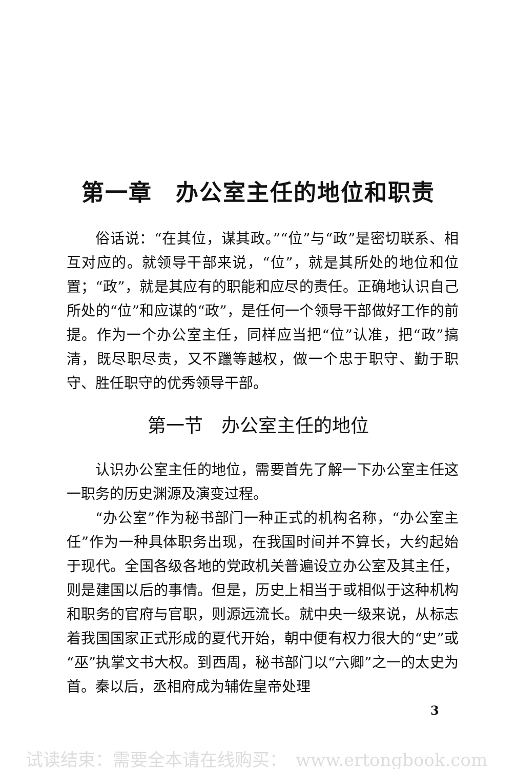第一章　办公室主任的地位和职责
俗话说：“在其位，谋其政。”“位”与“政”是密切联系、相互对应的。就领导干部来说，“位”，就是其所处的地位和位置；“政”，就是其应有的职能和应尽的责任。正确地认识自己所处的“位”和应谋的“政”，是任何一个领导干部做好工作的前提。作为一个办公室主任，同样应当把“位”认准，把“政”搞清，既尽职尽责，又不躐等越权，做一个忠于职守、勤于职守、胜任职守的优秀领导干部。
第一节　办公室主任的地位
认识办公室主任的地位，需要首先了解一下办公室主任这一职务的历史渊源及演变过程。
“办公室”作为秘书部门一种正式的机构名称，“办公室主任”作为一种具体职务出现，在我国时间并不算长，大约起始于现代。全国各级各地的党政机关普遍设立办公室及其主任，则是建国以后的事情。但是，历史上相当于或相似于这种机构和职务的官府与官职，则源远流长。就中央一级来说，从标志着我国国家正式形成的夏代开始，朝中便有权力很大的“史”或“巫”执掌文书大权。到西周，秘书部门以“六卿”之一的太史为首。秦以后，丞相府成为辅佐皇帝处理
3
试读结束：需要全本请在线购买：　www.ertongbook.com